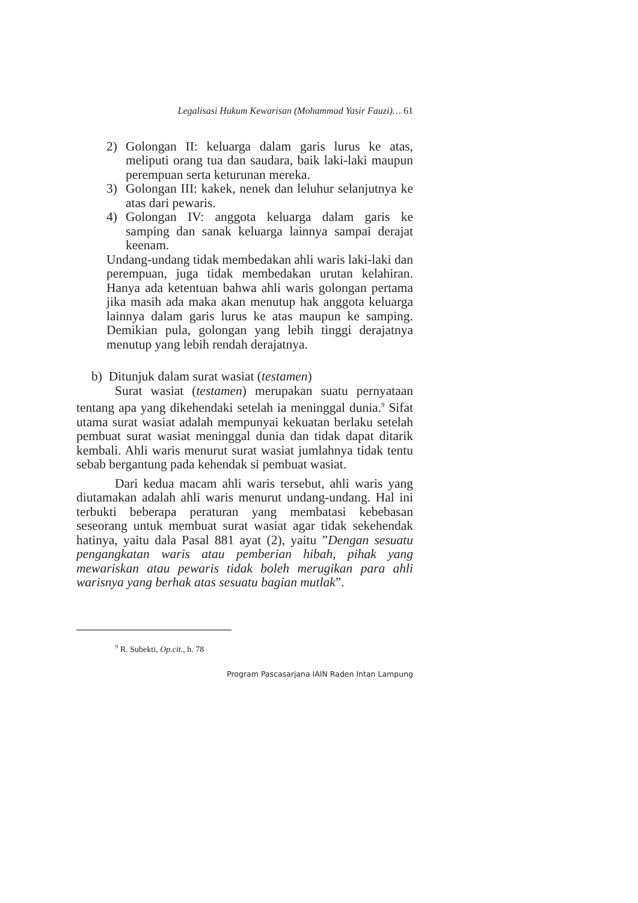Legalisasi Hukum Kewarisan (Mohammad Yasir Fauzi)… 61
2) Golongan II: keluarga dalam garis lurus ke atas, meliputi orang tua dan saudara, baik laki-laki maupun perempuan serta keturunan mereka.
3) Golongan III: kakek, nenek dan leluhur selanjutnya ke atas dari pewaris.
4) Golongan IV: anggota keluarga dalam garis ke samping dan sanak keluarga lainnya sampai derajat keenam.
Undang-undang tidak membedakan ahli waris laki-laki dan perempuan, juga tidak membedakan urutan kelahiran. Hanya ada ketentuan bahwa ahli waris golongan pertama jika masih ada maka akan menutup hak anggota keluarga lainnya dalam garis lurus ke atas maupun ke samping. Demikian pula, golongan yang lebih tinggi derajatnya menutup yang lebih rendah derajatnya.
b) Ditunjuk dalam surat wasiat (testamen)
Surat wasiat (testamen) merupakan suatu pernyataan tentang apa yang dikehendaki setelah ia meninggal dunia.<sup>9</sup> Sifat utama surat wasiat adalah mempunyai kekuatan berlaku setelah pembuat surat wasiat meninggal dunia dan tidak dapat ditarik kembali. Ahli waris menurut surat wasiat jumlahnya tidak tentu sebab bergantung pada kehendak si pembuat wasiat.
Dari kedua macam ahli waris tersebut, ahli waris yang diutamakan adalah ahli waris menurut undang-undang. Hal ini terbukti beberapa peraturan yang membatasi kebebasan seseorang untuk membuat surat wasiat agar tidak sekehendak hatinya, yaitu dala Pasal 881 ayat (2), yaitu ”Dengan sesuatu pengangkatan waris atau pemberian hibah, pihak yang mewariskan atau pewaris tidak boleh merugikan para ahli warisnya yang berhak atas sesuatu bagian mutlak”.
<sup>9</sup> R. Subekti, Op.cit., h. 78
Program Pascasarjana IAIN Raden Intan Lampung